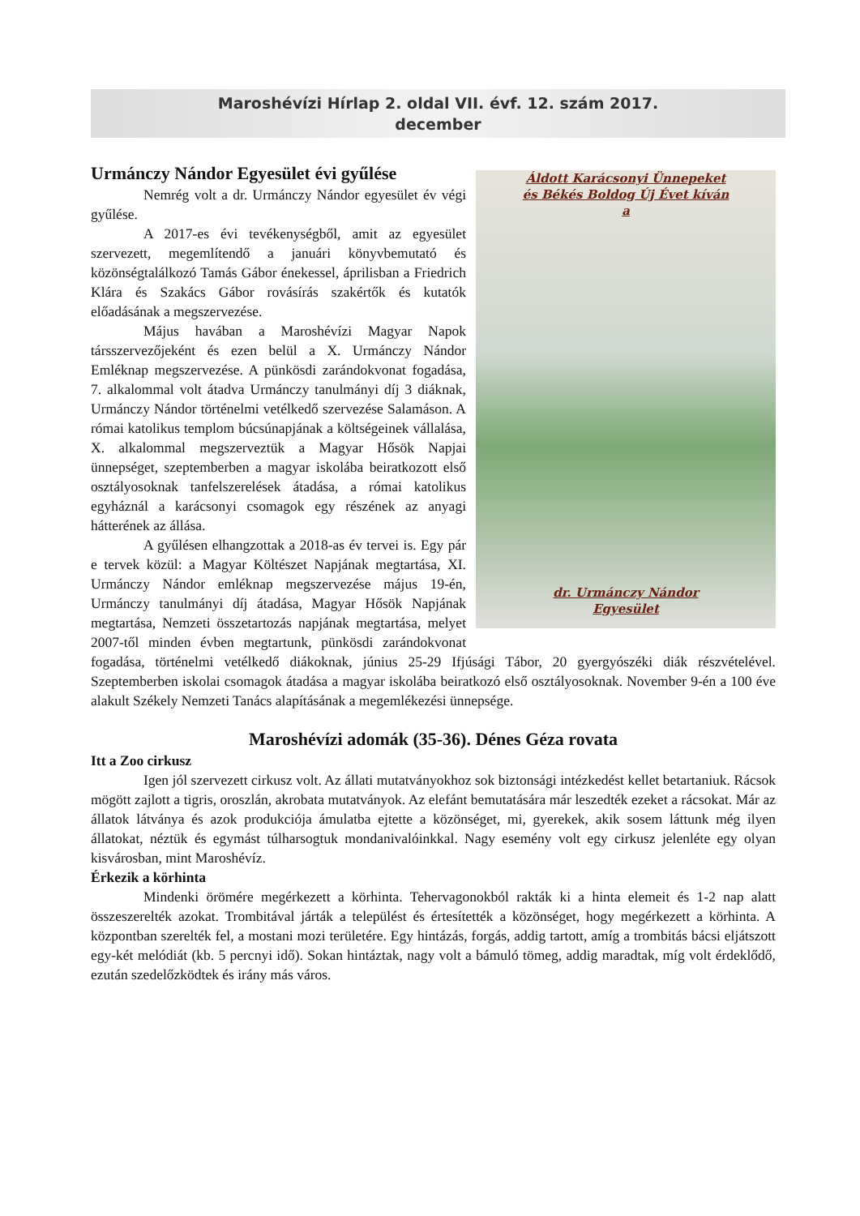Maroshévízi Hírlap 2. oldal VII. évf. 12. szám 2017.
december
Áldott Karácsonyi Ünnepeket
és Békés Boldog Új Évet kíván
a
dr. Urmánczy Nándor
Egyesület
Urmánczy Nándor Egyesület évi gyűlése
Nemrég volt a dr. Urmánczy Nándor egyesület év végi gyűlése.
A 2017-es évi tevékenységből, amit az egyesület szervezett, megemlítendő a januári könyvbemutató és közönségtalálkozó Tamás Gábor énekessel, áprilisban a Friedrich Klára és Szakács Gábor rovásírás szakértők és kutatók előadásának a megszervezése.
Május havában a Maroshévízi Magyar Napok társszervezőjeként és ezen belül a X. Urmánczy Nándor Emléknap megszervezése. A pünkösdi zarándokvonat fogadása, 7. alkalommal volt átadva Urmánczy tanulmányi díj 3 diáknak, Urmánczy Nándor történelmi vetélkedő szervezése Salamáson. A római katolikus templom búcsúnapjának a költségeinek vállalása, X. alkalommal megszerveztük a Magyar Hősök Napjai ünnepséget, szeptemberben a magyar iskolába beiratkozott első osztályosoknak tanfelszerelések átadása, a római katolikus egyháznál a karácsonyi csomagok egy részének az anyagi hátterének az állása.
A gyűlésen elhangzottak a 2018-as év tervei is. Egy pár e tervek közül: a Magyar Költészet Napjának megtartása, XI. Urmánczy Nándor emléknap megszervezése május 19-én, Urmánczy tanulmányi díj átadása, Magyar Hősök Napjának megtartása, Nemzeti összetartozás napjának megtartása, melyet 2007-től minden évben megtartunk, pünkösdi zarándokvonat fogadása, történelmi vetélkedő diákoknak, június 25-29 Ifjúsági Tábor, 20 gyergyószéki diák részvételével. Szeptemberben iskolai csomagok átadása a magyar iskolába beiratkozó első osztályosoknak. November 9-én a 100 éve alakult Székely Nemzeti Tanács alapításának a megemlékezési ünnepsége.
Maroshévízi adomák (35-36). Dénes Géza rovata
Itt a Zoo cirkusz
Igen jól szervezett cirkusz volt. Az állati mutatványokhoz sok biztonsági intézkedést kellet betartaniuk. Rácsok mögött zajlott a tigris, oroszlán, akrobata mutatványok. Az elefánt bemutatására már leszedték ezeket a rácsokat. Már az állatok látványa és azok produkciója ámulatba ejtette a közönséget, mi, gyerekek, akik sosem láttunk még ilyen állatokat, néztük és egymást túlharsogtuk mondanivalóinkkal. Nagy esemény volt egy cirkusz jelenléte egy olyan kisvárosban, mint Maroshévíz.
Érkezik a körhinta
Mindenki örömére megérkezett a körhinta. Tehervagonokból rakták ki a hinta elemeit és 1-2 nap alatt összeszerelték azokat. Trombitával járták a települést és értesítették a közönséget, hogy megérkezett a körhinta. A központban szerelték fel, a mostani mozi területére. Egy hintázás, forgás, addig tartott, amíg a trombitás bácsi eljátszott egy-két melódiát (kb. 5 percnyi idő). Sokan hintáztak, nagy volt a bámuló tömeg, addig maradtak, míg volt érdeklődő, ezután szedelőzködtek és irány más város.